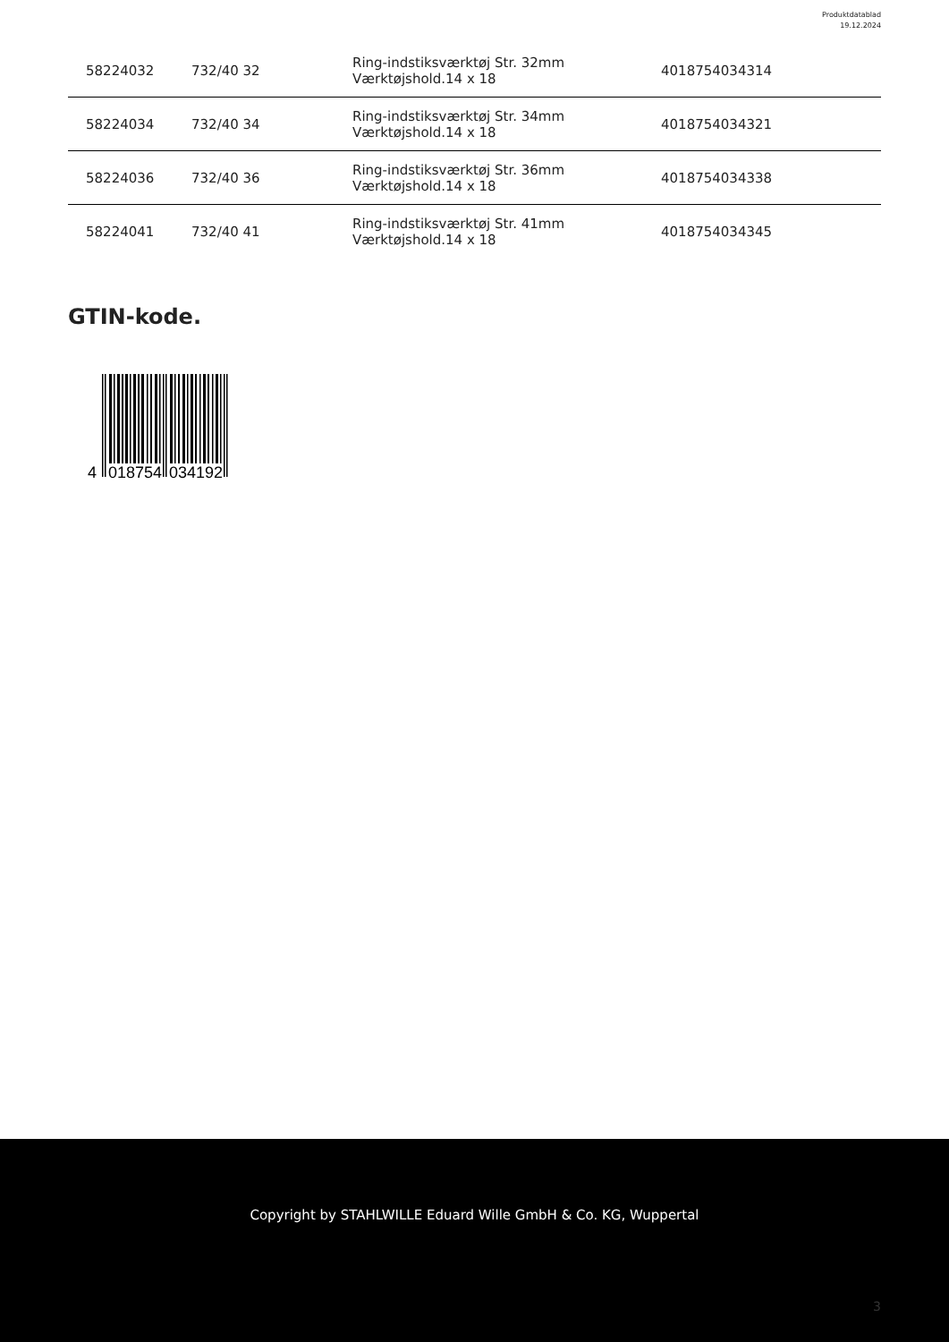Produktdatablad
19.12.2024
| 58224032 | 732/40 32 | Ring-indstiksværktøj Str. 32mm Værktøjshold.14 x 18 | 4018754034314 |
| 58224034 | 732/40 34 | Ring-indstiksværktøj Str. 34mm Værktøjshold.14 x 18 | 4018754034321 |
| 58224036 | 732/40 36 | Ring-indstiksværktøj Str. 36mm Værktøjshold.14 x 18 | 4018754034338 |
| 58224041 | 732/40 41 | Ring-indstiksværktøj Str. 41mm Værktøjshold.14 x 18 | 4018754034345 |
GTIN-kode.
4
018754
034192
Copyright by STAHLWILLE Eduard Wille GmbH & Co. KG, Wuppertal
3